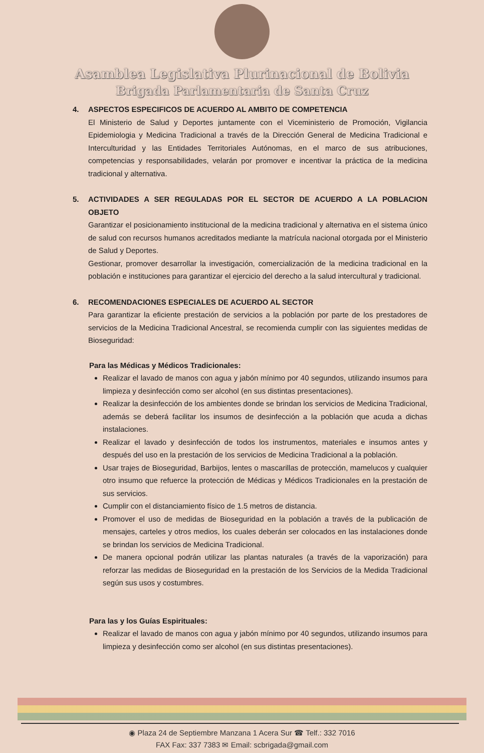Asamblea Legislativa Plurinacional de Bolivia
Brigada Parlamentaria de Santa Cruz
4. ASPECTOS ESPECIFICOS DE ACUERDO AL AMBITO DE COMPETENCIA
El Ministerio de Salud y Deportes juntamente con el Viceministerio de Promoción, Vigilancia Epidemiologia y Medicina Tradicional a través de la Dirección General de Medicina Tradicional e Interculturidad y las Entidades Territoriales Autónomas, en el marco de sus atribuciones, competencias y responsabilidades, velarán por promover e incentivar la práctica de la medicina tradicional y alternativa.
5. ACTIVIDADES A SER REGULADAS POR EL SECTOR DE ACUERDO A LA POBLACION OBJETO
Garantizar el posicionamiento institucional de la medicina tradicional y alternativa en el sistema único de salud con recursos humanos acreditados mediante la matrícula nacional otorgada por el Ministerio de Salud y Deportes.
Gestionar, promover desarrollar la investigación, comercialización de la medicina tradicional en la población e instituciones para garantizar el ejercicio del derecho a la salud intercultural y tradicional.
6. RECOMENDACIONES ESPECIALES DE ACUERDO AL SECTOR
Para garantizar la eficiente prestación de servicios a la población por parte de los prestadores de servicios de la Medicina Tradicional Ancestral, se recomienda cumplir con las siguientes medidas de Bioseguridad:
Para las Médicas y Médicos Tradicionales:
Realizar el lavado de manos con agua y jabón mínimo por 40 segundos, utilizando insumos para limpieza y desinfección como ser alcohol (en sus distintas presentaciones).
Realizar la desinfección de los ambientes donde se brindan los servicios de Medicina Tradicional, además se deberá facilitar los insumos de desinfección a la población que acuda a dichas instalaciones.
Realizar el lavado y desinfección de todos los instrumentos, materiales e insumos antes y después del uso en la prestación de los servicios de Medicina Tradicional a la población.
Usar trajes de Bioseguridad, Barbijos, lentes o mascarillas de protección, mamelucos y cualquier otro insumo que refuerce la protección de Médicas y Médicos Tradicionales en la prestación de sus servicios.
Cumplir con el distanciamiento físico de 1.5 metros de distancia.
Promover el uso de medidas de Bioseguridad en la población a través de la publicación de mensajes, carteles y otros medios, los cuales deberán ser colocados en las instalaciones donde se brindan los servicios de Medicina Tradicional.
De manera opcional podrán utilizar las plantas naturales (a través de la vaporización) para reforzar las medidas de Bioseguridad en la prestación de los Servicios de la Medida Tradicional según sus usos y costumbres.
Para las y los Guías Espirituales:
Realizar el lavado de manos con agua y jabón mínimo por 40 segundos, utilizando insumos para limpieza y desinfección como ser alcohol (en sus distintas presentaciones).
◉ Plaza 24 de Septiembre Manzana 1 Acera Sur ☎ Telf.: 332 7016
FAX Fax: 337 7383 ✉ Email: scbrigada@gmail.com